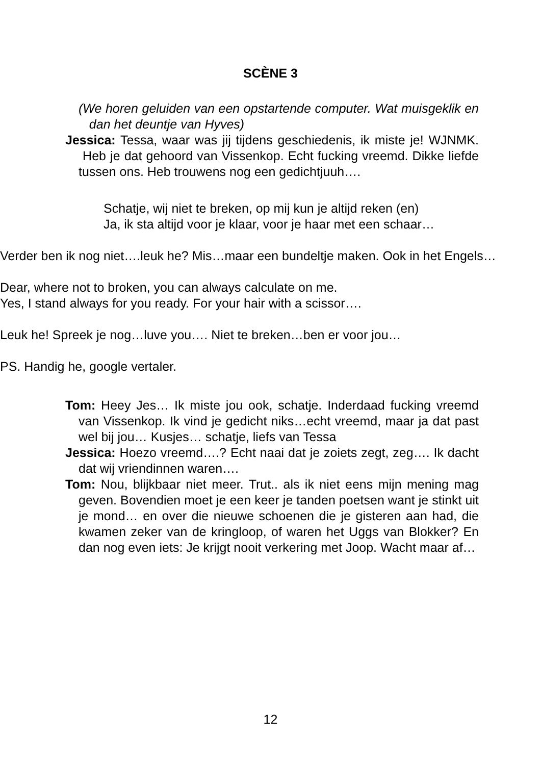SCÈNE 3
(We horen geluiden van een opstartende computer. Wat muisgeklik en dan het deuntje van Hyves)
Jessica: Tessa, waar was jij tijdens geschiedenis, ik miste je! WJNMK. Heb je dat gehoord van Vissenkop. Echt fucking vreemd. Dikke liefde tussen ons. Heb trouwens nog een gedichtjuuh….
Schatje, wij niet te breken, op mij kun je altijd reken (en)
Ja, ik sta altijd voor je klaar, voor je haar met een schaar…
Verder ben ik nog niet….leuk he? Mis…maar een bundeltje maken. Ook in het Engels…
Dear, where not to broken, you can always calculate on me.
Yes, I stand always for you ready. For your hair with a scissor….
Leuk he! Spreek je nog…luve you…. Niet te breken…ben er voor jou…
PS. Handig he, google vertaler.
Tom: Heey Jes… Ik miste jou ook, schatje. Inderdaad fucking vreemd van Vissenkop. Ik vind je gedicht niks…echt vreemd, maar ja dat past wel bij jou… Kusjes… schatje, liefs van Tessa
Jessica: Hoezo vreemd….? Echt naai dat je zoiets zegt, zeg…. Ik dacht dat wij vriendinnen waren….
Tom: Nou, blijkbaar niet meer. Trut.. als ik niet eens mijn mening mag geven. Bovendien moet je een keer je tanden poetsen want je stinkt uit je mond… en over die nieuwe schoenen die je gisteren aan had, die kwamen zeker van de kringloop, of waren het Uggs van Blokker? En dan nog even iets: Je krijgt nooit verkering met Joop. Wacht maar af…
12